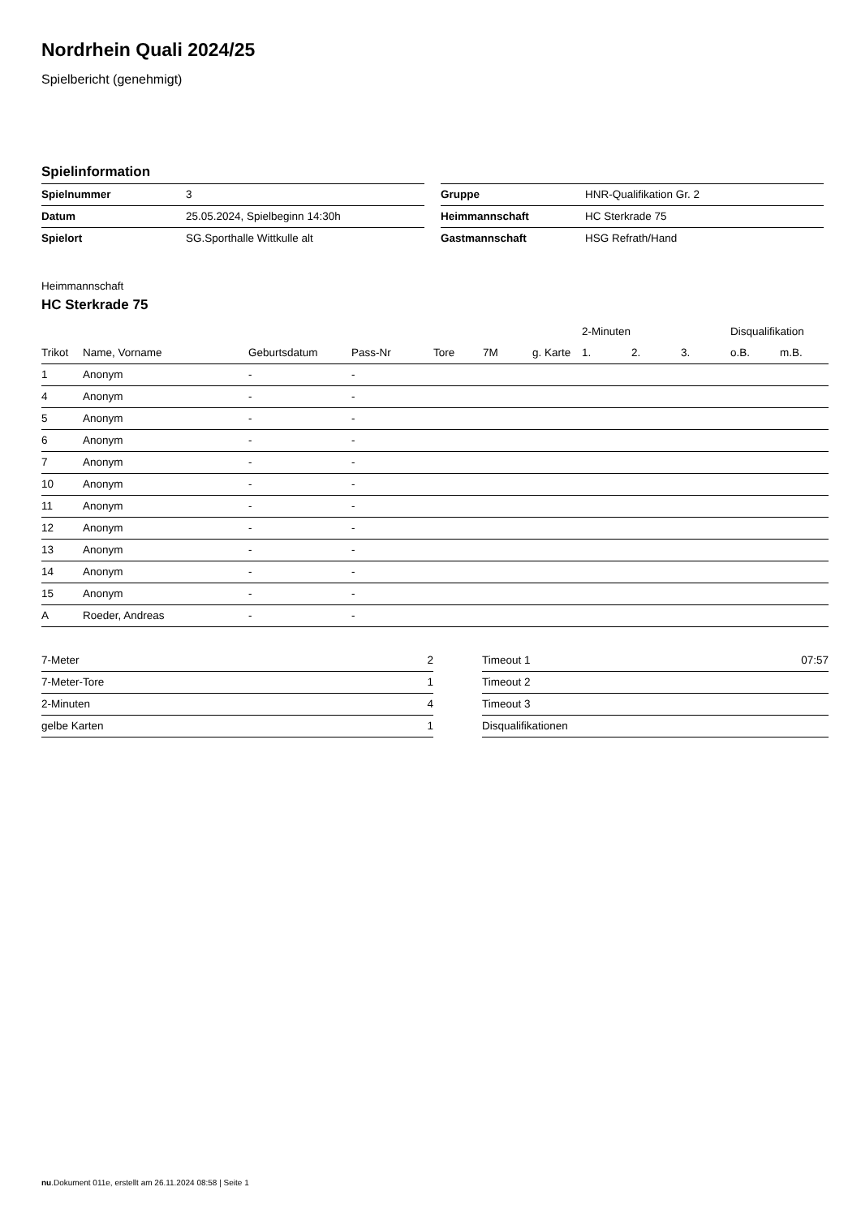Nordrhein Quali 2024/25
Spielbericht (genehmigt)
Spielinformation
| Spielnummer | 3 |
| Datum | 25.05.2024, Spielbeginn 14:30h |
| Spielort | SG.Sporthalle Wittkulle alt |
| Gruppe | HNR-Qualifikation Gr. 2 |
| Heimmannschaft | HC Sterkrade 75 |
| Gastmannschaft | HSG Refrath/Hand |
Heimmannschaft
HC Sterkrade 75
| | | | | | | | 2-Minuten | | | Disqualifikation | |
| --- | --- | --- | --- | --- | --- | --- | --- | --- | --- | --- | --- |
| Trikot | Name, Vorname | Geburtsdatum | Pass-Nr | Tore | 7M | g. Karte | 1. | 2. | 3. | o.B. | m.B. |
| 1 | Anonym | - | - | | | | | | | | |
| 4 | Anonym | - | - | | | | | | | | |
| 5 | Anonym | - | - | | | | | | | | |
| 6 | Anonym | - | - | | | | | | | | |
| 7 | Anonym | - | - | | | | | | | | |
| 10 | Anonym | - | - | | | | | | | | |
| 11 | Anonym | - | - | | | | | | | | |
| 12 | Anonym | - | - | | | | | | | | |
| 13 | Anonym | - | - | | | | | | | | |
| 14 | Anonym | - | - | | | | | | | | |
| 15 | Anonym | - | - | | | | | | | | |
| A | Roeder, Andreas | - | - | | | | | | | | |
| 7-Meter | 2 |
| 7-Meter-Tore | 1 |
| 2-Minuten | 4 |
| gelbe Karten | 1 |
| Timeout 1 | 07:57 |
| Timeout 2 | |
| Timeout 3 | |
| Disqualifikationen | |
nu.Dokument 011e, erstellt am 26.11.2024 08:58 | Seite 1